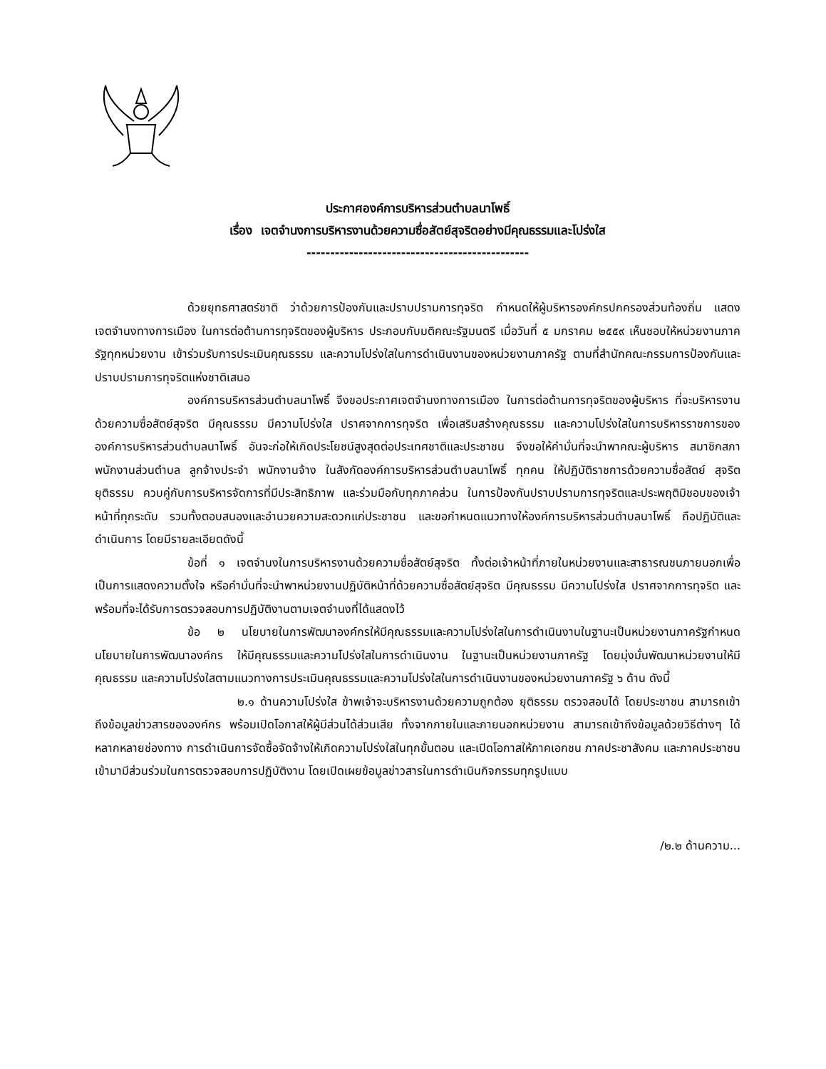ประกาศองค์การบริหารส่วนตำบลนาโพธิ์
เรื่อง เจตจำนงการบริหารงานด้วยความซื่อสัตย์สุจริตอย่างมีคุณธรรมและโปร่งใส
-----------------------------------------------
ด้วยยุทธศาสตร์ชาติ ว่าด้วยการป้องกันและปราบปรามการทุจริต กำหนดให้ผู้บริหารองค์กรปกครองส่วนท้องถิ่น แสดงเจตจำนงทางการเมือง ในการต่อต้านการทุจริตของผู้บริหาร ประกอบกับมติคณะรัฐมนตรี เมื่อวันที่ ๕ มกราคม ๒๕๕๙ เห็นชอบให้หน่วยงานภาครัฐทุกหน่วยงาน เข้าร่วมรับการประเมินคุณธรรม และความโปร่งใสในการดำเนินงานของหน่วยงานภาครัฐ ตามที่สำนักคณะกรรมการป้องกันและปราบปรามการทุจริตแห่งชาติเสนอ
องค์การบริหารส่วนตำบลนาโพธิ์ จึงขอประกาศเจตจำนงทางการเมือง ในการต่อต้านการทุจริตของผู้บริหาร ที่จะบริหารงานด้วยความซื่อสัตย์สุจริต มีคุณธรรม มีความโปร่งใส ปราศจากการทุจริต เพื่อเสริมสร้างคุณธรรม และความโปร่งใสในการบริหารราชการของ องค์การบริหารส่วนตำบลนาโพธิ์ อันจะก่อให้เกิดประโยชน์สูงสุดต่อประเทศชาติและประชาชน จึงขอให้คำมั่นที่จะนำพาคณะผู้บริหาร สมาชิกสภา พนักงานส่วนตำบล ลูกจ้างประจำ พนักงานจ้าง ในสังกัดองค์การบริหารส่วนตำบลนาโพธิ์ ทุกคน ให้ปฏิบัติราชการด้วยความซื่อสัตย์ สุจริต ยุติธรรม ควบคู่กับการบริหารจัดการที่มีประสิทธิภาพ และร่วมมือกับทุกภาคส่วน ในการป้องกันปราบปรามการทุจริตและประพฤติมิชอบของเจ้าหน้าที่ทุกระดับ รวมทั้งตอบสนองและอำนวยความสะดวกแก่ประชาชน และขอกำหนดแนวทางให้องค์การบริหารส่วนตำบลนาโพธิ์ ถือปฏิบัติและดำเนินการ โดยมีรายละเอียดดังนี้
ข้อที่ ๑ เจตจำนงในการบริหารงานด้วยความซื่อสัตย์สุจริต ทั้งต่อเจ้าหน้าที่ภายในหน่วยงานและสาธารณชนภายนอกเพื่อเป็นการแสดงความตั้งใจ หรือคำมั่นที่จะนำพาหน่วยงานปฏิบัติหน้าที่ด้วยความซื่อสัตย์สุจริต มีคุณธรรม มีความโปร่งใส ปราศจากการทุจริต และพร้อมที่จะได้รับการตรวจสอบการปฏิบัติงานตามเจตจำนงที่ได้แสดงไว้
ข้อ ๒ นโยบายในการพัฒนาองค์กรให้มีคุณธรรมและความโปร่งใสในการดำเนินงานในฐานะเป็นหน่วยงานภาครัฐกำหนดนโยบายในการพัฒนาองค์กร ให้มีคุณธรรมและความโปร่งใสในการดำเนินงาน ในฐานะเป็นหน่วยงานภาครัฐ โดยมุ่งมั่นพัฒนาหน่วยงานให้มีคุณธรรม และความโปร่งใสตามแนวทางการประเมินคุณธรรมและความโปร่งใสในการดำเนินงานของหน่วยงานภาครัฐ ๖ ด้าน ดังนี้
๒.๑ ด้านความโปร่งใส ข้าพเจ้าจะบริหารงานด้วยความถูกต้อง ยุติธรรม ตรวจสอบได้ โดยประชาชน สามารถเข้าถึงข้อมูลข่าวสารขององค์กร พร้อมเปิดโอกาสให้ผู้มีส่วนได้ส่วนเสีย ทั้งจากภายในและภายนอกหน่วยงาน สามารถเข้าถึงข้อมูลด้วยวิธีต่างๆ ได้หลากหลายช่องทาง การดำเนินการจัดซื้อจัดจ้างให้เกิดความโปร่งใสในทุกขั้นตอน และเปิดโอกาสให้ภาคเอกชน ภาคประชาสังคม และภาคประชาชน เข้ามามีส่วนร่วมในการตรวจสอบการปฏิบัติงาน โดยเปิดเผยข้อมูลข่าวสารในการดำเนินกิจกรรมทุกรูปแบบ
/๒.๒ ด้านความ...